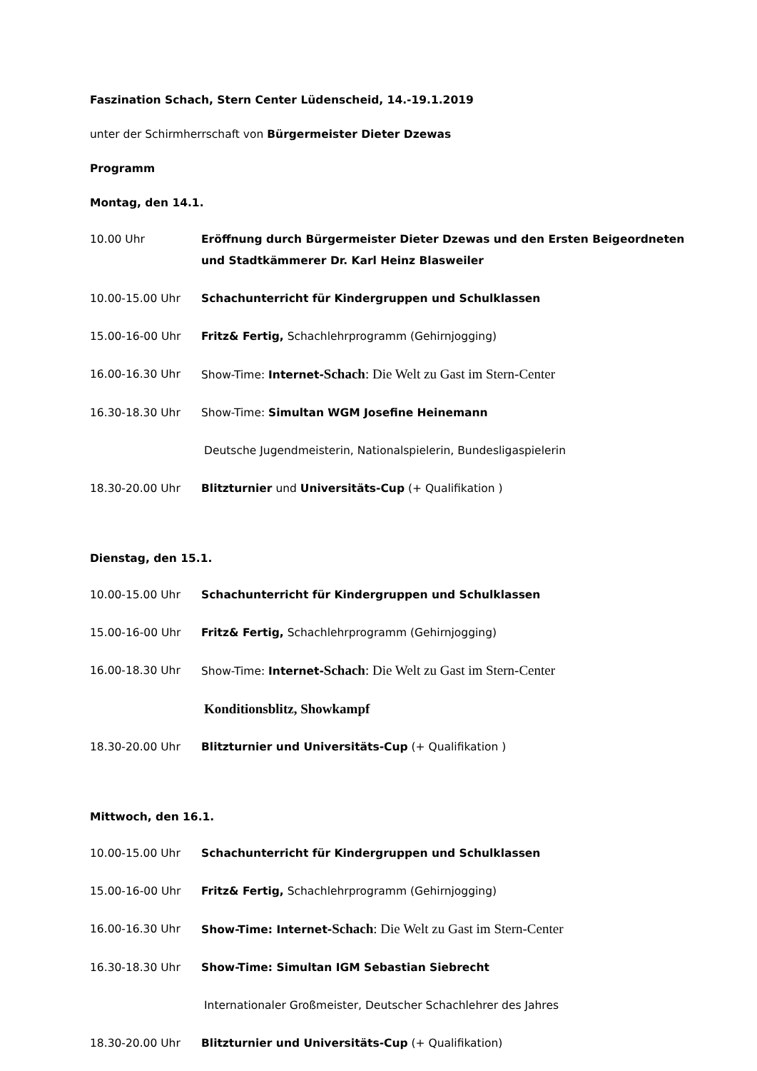Faszination Schach, Stern Center Lüdenscheid, 14.-19.1.2019
unter der Schirmherrschaft von Bürgermeister Dieter Dzewas
Programm
Montag, den 14.1.
10.00 Uhr Eröffnung durch Bürgermeister Dieter Dzewas und den Ersten Beigeordneten und Stadtkämmerer Dr. Karl Heinz Blasweiler
10.00-15.00 Uhr Schachunterricht für Kindergruppen und Schulklassen
15.00-16-00 Uhr Fritz& Fertig, Schachlehrprogramm (Gehirnjogging)
16.00-16.30 Uhr Show-Time: Internet-Schach: Die Welt zu Gast im Stern-Center
16.30-18.30 Uhr Show-Time: Simultan WGM Josefine Heinemann
Deutsche Jugendmeisterin, Nationalspielerin, Bundesligaspielerin
18.30-20.00 Uhr Blitzturnier und Universitäts-Cup (+ Qualifikation )
Dienstag, den 15.1.
10.00-15.00 Uhr Schachunterricht für Kindergruppen und Schulklassen
15.00-16-00 Uhr Fritz& Fertig, Schachlehrprogramm (Gehirnjogging)
16.00-18.30 Uhr Show-Time: Internet-Schach: Die Welt zu Gast im Stern-Center
Konditionsblitz, Showkampf
18.30-20.00 Uhr Blitzturnier und Universitäts-Cup (+ Qualifikation )
Mittwoch, den 16.1.
10.00-15.00 Uhr Schachunterricht für Kindergruppen und Schulklassen
15.00-16-00 Uhr Fritz& Fertig, Schachlehrprogramm (Gehirnjogging)
16.00-16.30 Uhr Show-Time: Internet-Schach: Die Welt zu Gast im Stern-Center
16.30-18.30 Uhr Show-Time: Simultan IGM Sebastian Siebrecht
Internationaler Großmeister, Deutscher Schachlehrer des Jahres
18.30-20.00 Uhr Blitzturnier und Universitäts-Cup (+ Qualifikation)